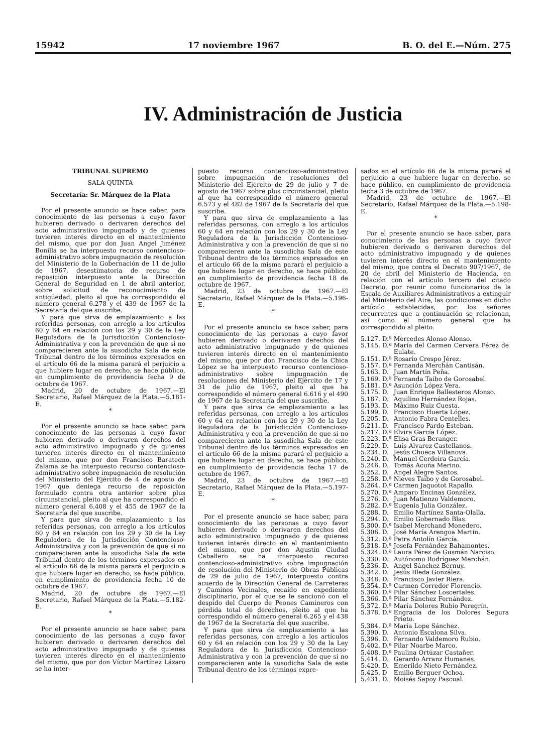15942 17 noviembre 1967 B. O. del E.—Núm. 275
IV. Administración de Justicia
TRIBUNAL SUPREMO
SALA QUINTA
Secretaría: Sr. Márquez de la Plata
Por el presente anuncio se hace saber, para conocimiento de las personas a cuyo favor hubieren derivado o derivaren derechos del acto administrativo impugnado y de quienes tuvieren interés directo en el mantenimiento del mismo, que por don Juan Angel Jiménez Bonilla se ha interpuesto recurso contencioso-administrativo sobre impugnación de resolución del Ministerio de la Gobernación de 11 de julio de 1967, desestimatoria de recurso de reposición interpuesto ante la Dirección General de Seguridad en 1 de abril anterior, sobre solicitud de reconocimiento de antigüedad, pleito al que ha correspondido el número general 6.278 y el 439 de 1967 de la Secretaría del que suscribe.
Y para que sirva de emplazamiento a las referidas personas, con arreglo a los artículos 60 y 64 en relación con los 29 y 30 de la Ley Reguladora de la Jurisdicción Contencioso-Administrativa y con la prevención de que si no comparecieren ante la susodicha Sala de este Tribunal dentro de los términos expresados en el artículo 66 de la misma parará el perjuicio a que hubiere lugar en derecho, se hace público, en cumplimiento de providencia fecha 9 de octubre de 1967.
Madrid, 20 de octubre de 1967.—El Secretario, Rafael Márquez de la Plata.—5.181-E.
*
Por el presente anuncio se hace saber, para conocimiento de las personas a cuyo favor hubieren derivado o derivaren derechos del acto administrativo impugnado y de quienes tuvieren interés directo en el mantenimiento del mismo, que por don Francisco Baratech Zalama se ha interpuesto recurso contencioso-administrativo sobre impugnación de resolución del Ministerio del Ejército de 4 de agosto de 1967 que deniega recurso de reposición formulado contra otra anterior sobre plus circunstancial, pleito al que ha correspondido el número general 6.408 y el 455 de 1967 de la Secretaría del que suscribe.
Y para que sirva de emplazamiento a las referidas personas, con arreglo a los artículos 60 y 64 en relación con los 29 y 30 de la Ley Reguladora de la Jurisdicción Contencioso-Administrativa y con la prevención de que si no comparecieren ante la susodicha Sala de este Tribunal dentro de los términos expresados en el artículo 66 de la misma parará el perjuicio a que hubiere lugar en derecho, se hace público, en cumplimiento de providencia fecha 10 de octubre de 1967.
Madrid, 20 de octubre de 1967.—El Secretario, Rafael Márquez de la Plata.—5.182-E.
*
Por el presente anuncio se hace saber, para conocimiento de las personas a cuyo favor hubieren derivado o derivaren derechos del acto administrativo impugnado y de quienes tuvieren interés directo en el mantenimiento del mismo, que por don Víctor Martínez Lázaro se ha inter-
puesto recurso contencioso-administrativo sobre impugnación de resoluciones del Ministerio del Ejército de 29 de julio y 7 de agosto de 1967 sobre plus circunstancial, pleito al que ha correspondido el número general 6.573 y el 482 de 1967 de la Secretaría del que suscribe.
Y para que sirva de emplazamiento a las referidas personas, con arreglo a los artículos 60 y 64 en relación con los 29 y 30 de la Ley Reguladora de la Jurisdicción Contencioso-Administrativa y con la prevención de que si no comparecieren ante la susodicha Sala de este Tribunal dentro de los términos expresados en el artículo 66 de la misma parará el perjuicio a que hubiere lugar en derecho, se hace público, en cumplimiento de providencia fecha 18 de octubre de 1967.
Madrid, 23 de octubre de 1967.—El Secretario, Rafael Márquez de la Plata.—5.196-E.
*
Por el presente anuncio se hace saber, para conocimiento de las personas a cuyo favor hubieren derivado o derivaren derechos del acto administrativo impugnado y de quienes tuvieren interés directo en el mantenimiento del mismo, que por don Francisco de la Chica López se ha interpuesto recurso contencioso-administrativo sobre impugnación de resoluciones del Ministerio del Ejército de 17 y 31 de julio de 1967, pleito al que ha correspondido el número general 6.616 y el 490 de 1967 de la Secretaría del que suscribe.
Y para que sirva de emplazamiento a las referidas personas, con arreglo a los artículos 60 y 64 en relación con los 29 y 30 de la Ley Reguladora de la Jurisdicción Contencioso-Administrativa y con la prevención de que si no comparecieren ante la susodicha Sala de este Tribunal dentro de los términos expresados en el artículo 66 de la misma parará el perjuicio a que hubiere lugar en derecho, se hace público, en cumplimiento de providencia fecha 17 de octubre de 1967.
Madrid, 23 de octubre de 1967.—El Secretario, Rafael Márquez de la Plata.—5.197-E.
*
Por el presente anuncio se hace saber, para conocimiento de las personas a cuyo favor hubieren derivado o derivaren derechos del acto administrativo impugnado y de quienes tuvieren interés directo en el mantenimiento del mismo, que por don Agustín Ciudad Caballero se ha interpuesto recurso contencioso-administrativo sobre impugnación de resolución del Ministerio de Obras Públicas de 29 de julio de 1967, interpuesto contra acuerdo de la Dirección General de Carreteras y Caminos Vecinales, recaído en expediente disciplinario, por el que se le sancionó con el despido del Cuerpo de Peones Camineros con pérdida total de derechos, pleito al que ha correspondido el número general 6.265 y el 438 de 1967 de la Secretaría del que suscribe.
Y para que sirva de emplazamiento a las referidas personas, con arreglo a los artículos 60 y 64 en relación con los 29 y 30 de la Ley Reguladora de la Jurisdicción Contencioso-Administrativa y con la prevención de que si no comparecieren ante la susodicha Sala de este Tribunal dentro de los términos expre-
sados en el artículo 66 de la misma parará el perjuicio a que hubiere lugar en derecho, se hace público, en cumplimiento de providencia fecha 3 de octubre de 1967.
Madrid, 23 de octubre de 1967.—El Secretario, Rafael Márquez de la Plata.—5.198-E.
*
Por el presente anuncio se hace saber, para conocimiento de las personas a cuyo favor hubieren derivado o derivaren derechos del acto administrativo impugnado y de quienes tuvieren interés directo en el mantenimiento del mismo, que contra el Decreto 907/1967, de 20 de abril del Ministerio de Hacienda, en relación con el artículo tercero del citado Decreto, por reunir como funcionarios de la Escala de Auxiliares Administrativos a extinguir del Ministerio del Aire, las condiciones en dicho artículo establecidas, por los señores recurrentes que a continuación se relacionan, así como el número general que ha correspondido al pleito:
| 5.127. | D.ª | Mercedes Alonso Alonso. |
| 5.145. | D.ª | María del Carmen Cervera Pérez de Eulate. |
| 5.151. | D.ª | Rosario Crespo Jérez. |
| 5.157. | D.ª | Fernanda Merchán Cantisán. |
| 5.163. | D. | Juan Martín Peña. |
| 5.169. | D.ª | Fernanda Taibo de Gorosabel. |
| 5.181. | D.ª | Asunción López Vera. |
| 5.175. | D. | Juan Enrique Ballesteros Alonso. |
| 5.187. | D. | Aquilino Hernández Rojas. |
| 5.193. | D. | Máximo Ruiz Cuesta. |
| 5.199. | D. | Francisco Huerta López. |
| 5.205. | D. | Antonio Fabra Centelles. |
| 5.211. | D. | Francisco Pardo Esteban. |
| 5.217. | D.ª | Elvira García López. |
| 5.223. | D.ª | Elisa Gras Beranger. |
| 5.229. | D. | Luis Alvarez Castellanos. |
| 5.234. | D. | Jesús Chueca Villanova. |
| 5.240. | D. | Manuel Cerdeira García. |
| 5.246. | D. | Tomás Acuña Merino. |
| 5.252. | D. | Angel Alegre Santos. |
| 5.258. | D.ª | Nieves Taibo y de Gorosabel. |
| 5.264. | D.ª | Carmen Jaquotot Rapallo. |
| 5.270. | D.ª | Amparo Encinas González. |
| 5.276. | D. | Juan Matienzo Valdemoro. |
| 5.282. | D.ª | Eugenia Julia González. |
| 5.288. | D. | Emilio Martínez Santa-Olalla. |
| 5.294. | D. | Emilio Gobernado Blas. |
| 5.300. | D.ª | Isabel Merchand Monedero. |
| 5.306. | D. | José María Arengoa Martín. |
| 5.312. | D.ª | Petra Antolín García. |
| 5.318. | D.ª | Josefa Fernández Bahamontes. |
| 5.324. | D.ª | Laura Pérez de Gusmán Narciso. |
| 5.330. | D. | Autónomo Rodríguez Merchán. |
| 5.336. | D. | Angel Sánchez Bernuy. |
| 5.342. | D. | Jesús Bleda González. |
| 5.348. | D. | Francisco Javier Riera. |
| 5.354. | D.ª | Carmen Corredor Florencio. |
| 5.360. | D.ª | Pilar Sánchez Loscertales. |
| 5.366. | D.ª | Pilar Sánchez Fernández. |
| 5.372. | D.ª | María Dolores Rubio Peregrín. |
| 5.378. | D.ª | Engracia de los Dolores Segura Prieto. |
| 5.384. | D.ª | María Lope Sánchez. |
| 5.390. | D. | Antonio Escalona Silva. |
| 5.396. | D. | Fernando Valdemoro Rubio. |
| 5.402. | D.ª | Pilar Noarbe Marco. |
| 5.408. | D.ª | Paulina Ortúzar Castañer. |
| 5.414. | D. | Gerardo Arranz Humanes. |
| 5.420. | D. | Emerildo Nieto Fernández. |
| 5.425. | D | Emilio Berguer Ochoa. |
| 5.431. | D. | Moisés Sapoy Pascual. |